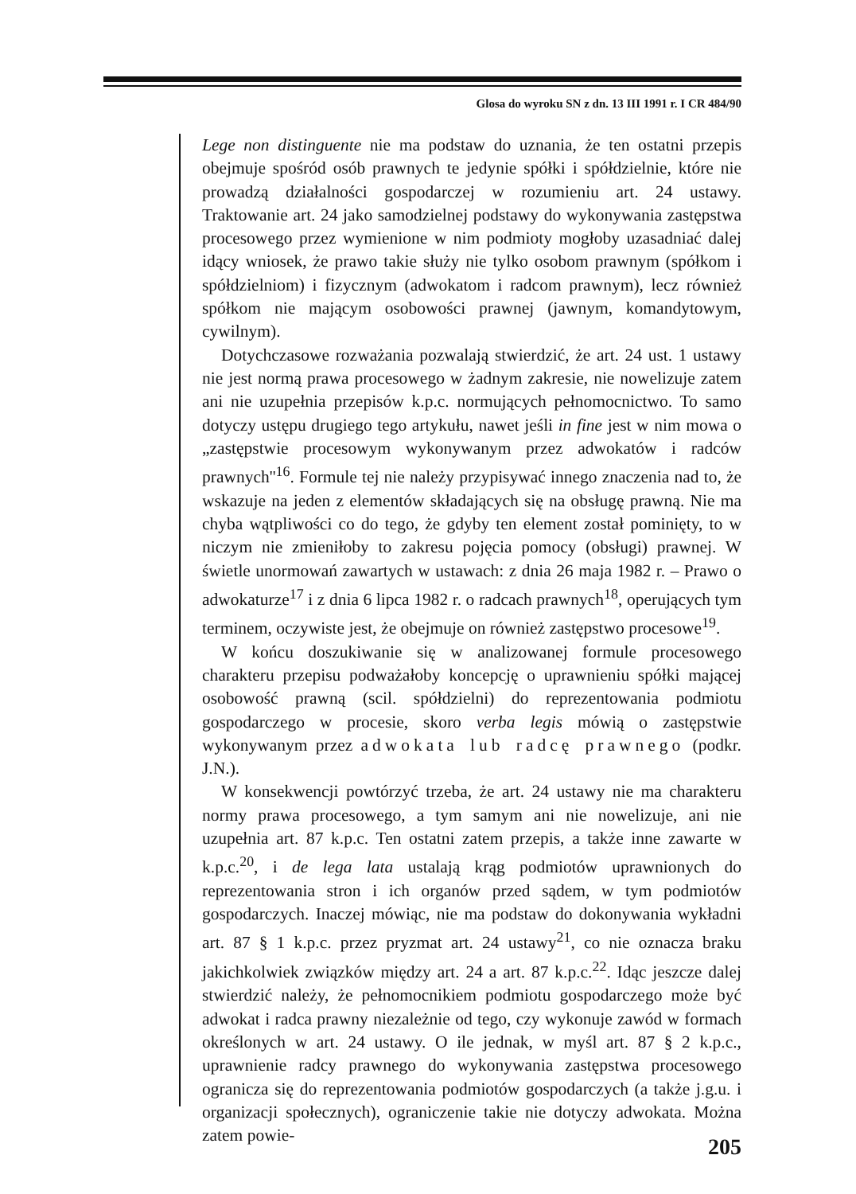Glosa do wyroku SN z dn. 13 III 1991 r. I CR 484/90
Lege non distinguente nie ma podstaw do uznania, że ten ostatni przepis obejmuje spośród osób prawnych te jedynie spółki i spółdzielnie, które nie prowadzą działalności gospodarczej w rozumieniu art. 24 ustawy. Traktowanie art. 24 jako samodzielnej podstawy do wykonywania zastępstwa procesowego przez wymienione w nim podmioty mogłoby uzasadniać dalej idący wniosek, że prawo takie służy nie tylko osobom prawnym (spółkom i spółdzielniom) i fizycznym (adwokatom i radcom prawnym), lecz również spółkom nie mającym osobowości prawnej (jawnym, komandytowym, cywilnym).
Dotychczasowe rozważania pozwalają stwierdzić, że art. 24 ust. 1 ustawy nie jest normą prawa procesowego w żadnym zakresie, nie nowelizuje zatem ani nie uzupełnia przepisów k.p.c. normujących pełnomocnictwo. To samo dotyczy ustępu drugiego tego artykułu, nawet jeśli in fine jest w nim mowa o „zastępstwie procesowym wykonywanym przez adwokatów i radców prawnych''<sup>16</sup>. Formule tej nie należy przypisywać innego znaczenia nad to, że wskazuje na jeden z elementów składających się na obsługę prawną. Nie ma chyba wątpliwości co do tego, że gdyby ten element został pominięty, to w niczym nie zmieniłoby to zakresu pojęcia pomocy (obsługi) prawnej. W świetle unormowań zawartych w ustawach: z dnia 26 maja 1982 r. – Prawo o adwokaturze<sup>17</sup> i z dnia 6 lipca 1982 r. o radcach prawnych<sup>18</sup>, operujących tym terminem, oczywiste jest, że obejmuje on również zastępstwo procesowe<sup>19</sup>.
W końcu doszukiwanie się w analizowanej formule procesowego charakteru przepisu podważałoby koncepcję o uprawnieniu spółki mającej osobowość prawną (scil. spółdzielni) do reprezentowania podmiotu gospodarczego w procesie, skoro verba legis mówią o zastępstwie wykonywanym przez adwokata lub radcę prawnego (podkr. J.N.).
W konsekwencji powtórzyć trzeba, że art. 24 ustawy nie ma charakteru normy prawa procesowego, a tym samym ani nie nowelizuje, ani nie uzupełnia art. 87 k.p.c. Ten ostatni zatem przepis, a także inne zawarte w k.p.c.<sup>20</sup>, i de lega lata ustalają krąg podmiotów uprawnionych do reprezentowania stron i ich organów przed sądem, w tym podmiotów gospodarczych. Inaczej mówiąc, nie ma podstaw do dokonywania wykładni art. 87 § 1 k.p.c. przez pryzmat art. 24 ustawy<sup>21</sup>, co nie oznacza braku jakichkolwiek związków między art. 24 a art. 87 k.p.c.<sup>22</sup>. Idąc jeszcze dalej stwierdzić należy, że pełnomocnikiem podmiotu gospodarczego może być adwokat i radca prawny niezależnie od tego, czy wykonuje zawód w formach określonych w art. 24 ustawy. O ile jednak, w myśl art. 87 § 2 k.p.c., uprawnienie radcy prawnego do wykonywania zastępstwa procesowego ogranicza się do reprezentowania podmiotów gospodarczych (a także j.g.u. i organizacji społecznych), ograniczenie takie nie dotyczy adwokata. Można zatem powie-
205